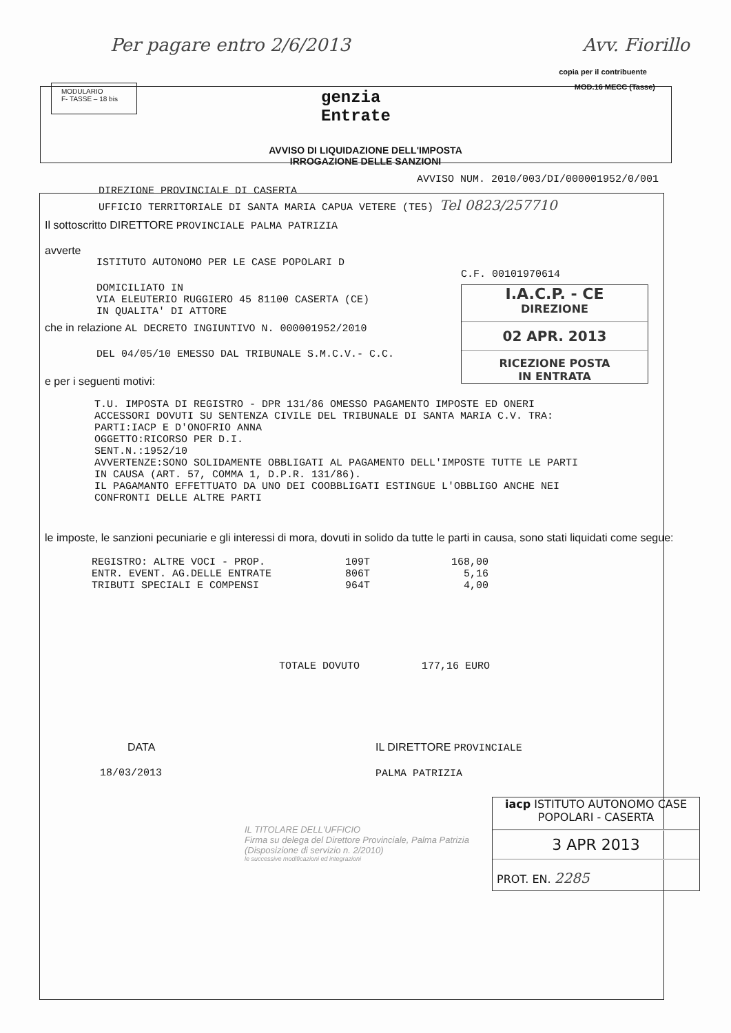Per pagare entro 2/6/2013 Avv. Fiorillo
copia per il contribuente
MODULARIO
F- TASSE – 18 bis
genzia
Entrate
MOD.16 MECC (Tasse)
AVVISO DI LIQUIDAZIONE DELL'IMPOSTA
IRROGAZIONE DELLE SANZIONI
AVVISO NUM. 2010/003/DI/000001952/0/001
DIREZIONE PROVINCIALE DI CASERTA
UFFICIO TERRITORIALE DI SANTA MARIA CAPUA VETERE (TE5) Tel 0823/257710
Il sottoscritto DIRETTORE PROVINCIALE PALMA PATRIZIA
avverte
ISTITUTO AUTONOMO PER LE CASE POPOLARI D
DOMICILIATO IN
VIA ELEUTERIO RUGGIERO 45 81100 CASERTA (CE)
IN QUALITA' DI ATTORE
C.F. 00101970614
I.A.C.P. - CE
DIREZIONE
02 APR. 2013
RICEZIONE POSTA
IN ENTRATA
che in relazione AL DECRETO INGIUNTIVO N. 000001952/2010
DEL 04/05/10 EMESSO DAL TRIBUNALE S.M.C.V.- C.C.
e per i seguenti motivi:
T.U. IMPOSTA DI REGISTRO - DPR 131/86 OMESSO PAGAMENTO IMPOSTE ED ONERI
ACCESSORI DOVUTI SU SENTENZA CIVILE DEL TRIBUNALE DI SANTA MARIA C.V. TRA:
PARTI:IACP E D'ONOFRIO ANNA
OGGETTO:RICORSO PER D.I.
SENT.N.:1952/10
AVVERTENZE:SONO SOLIDAMENTE OBBLIGATI AL PAGAMENTO DELL'IMPOSTE TUTTE LE PARTI
IN CAUSA (ART. 57, COMMA 1, D.P.R. 131/86).
IL PAGAMANTO EFFETTUATO DA UNO DEI COOBBLIGATI ESTINGUE L'OBBLIGO ANCHE NEI
CONFRONTI DELLE ALTRE PARTI
le imposte, le sanzioni pecuniarie e gli interessi di mora, dovuti in solido da tutte le parti in causa, sono stati liquidati come segue:
| REGISTRO: ALTRE VOCI - PROP. | 109T | 168,00 |
| ENTR. EVENT. AG.DELLE ENTRATE | 806T | 5,16 |
| TRIBUTI SPECIALI E COMPENSI | 964T | 4,00 |
TOTALE DOVUTO 177,16 EURO
DATA
18/03/2013
IL DIRETTORE PROVINCIALE
PALMA PATRIZIA
IL TITOLARE DELL'UFFICIO
Firma su delega del Direttore Provinciale, Palma Patrizia
(Disposizione di servizio n. 2/2010)
le successive modificazioni ed integrazioni
iacp ISTITUTO AUTONOMO CASE POPOLARI - CASERTA
3 APR 2013
PROT. EN. 2285